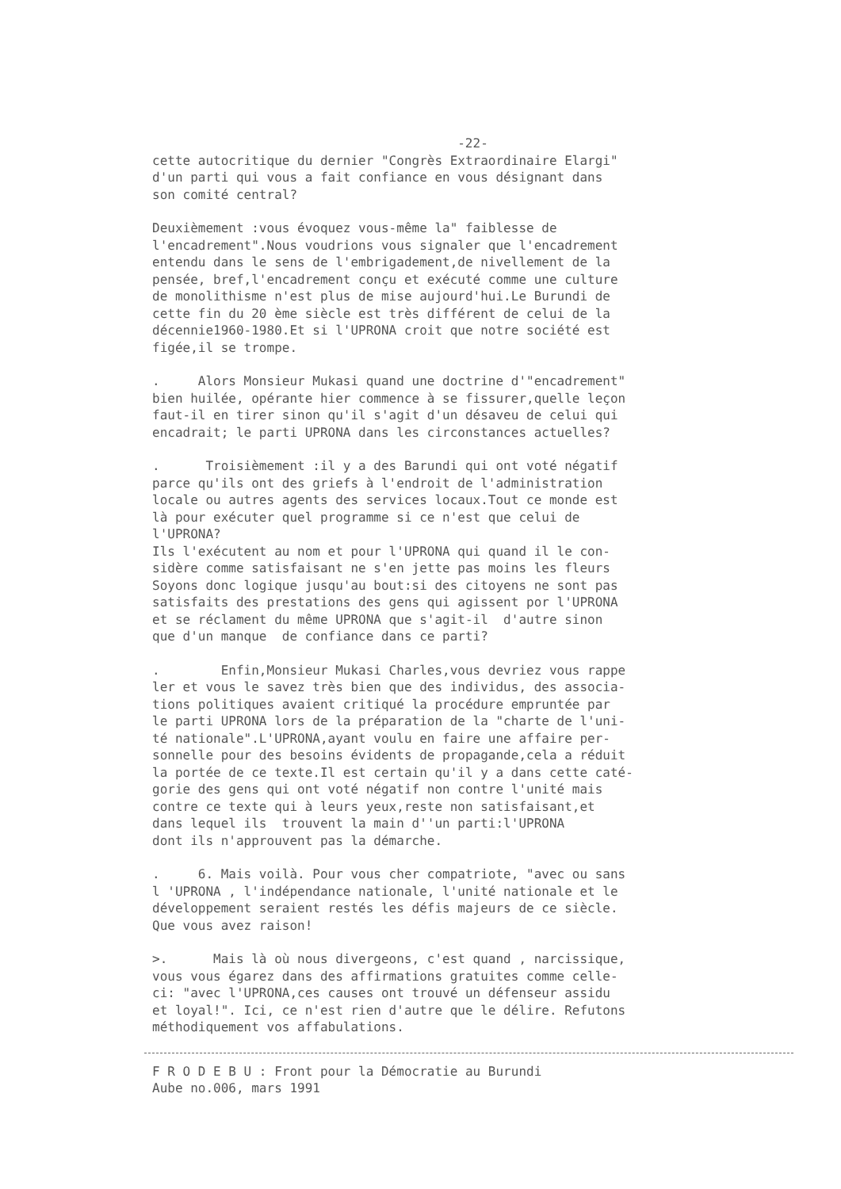-22-
cette autocritique du dernier "Congrès Extraordinaire Elargi" d'un parti qui vous a fait confiance en vous désignant dans son comité central?
Deuxièmement :vous évoquez vous-même la" faiblesse de l'encadrement".Nous voudrions vous signaler que l'encadrement entendu dans le sens de l'embrigadement,de nivellement de la pensée, bref,l'encadrement conçu et exécuté comme une culture de monolithisme n'est plus de mise aujourd'hui.Le Burundi de cette fin du 20 ème siècle est très différent de celui de la décennie1960-1980.Et si l'UPRONA croit que notre société est figée,il se trompe.
. Alors Monsieur Mukasi quand une doctrine d'"encadrement" bien huilée, opérante hier commence à se fissurer,quelle leçon faut-il en tirer sinon qu'il s'agit d'un désaveu de celui qui encadrait; le parti UPRONA dans les circonstances actuelles?
. Troisièmement :il y a des Barundi qui ont voté négatif parce qu'ils ont des griefs à l'endroit de l'administration locale ou autres agents des services locaux.Tout ce monde est là pour exécuter quel programme si ce n'est que celui de l'UPRONA? Ils l'exécutent au nom et pour l'UPRONA qui quand il le con- sidère comme satisfaisant ne s'en jette pas moins les fleurs Soyons donc logique jusqu'au bout:si des citoyens ne sont pas satisfaits des prestations des gens qui agissent por l'UPRONA et se réclament du même UPRONA que s'agit-il d'autre sinon que d'un manque de confiance dans ce parti?
. Enfin,Monsieur Mukasi Charles,vous devriez vous rappe ler et vous le savez très bien que des individus, des associa- tions politiques avaient critiqué la procédure empruntée par le parti UPRONA lors de la préparation de la "charte de l'uni- té nationale".L'UPRONA,ayant voulu en faire une affaire per- sonnelle pour des besoins évidents de propagande,cela a réduit la portée de ce texte.Il est certain qu'il y a dans cette caté- gorie des gens qui ont voté négatif non contre l'unité mais contre ce texte qui à leurs yeux,reste non satisfaisant,et dans lequel ils trouvent la main d''un parti:l'UPRONA dont ils n'approuvent pas la démarche.
. 6. Mais voilà. Pour vous cher compatriote, "avec ou sans l 'UPRONA , l'indépendance nationale, l'unité nationale et le développement seraient restés les défis majeurs de ce siècle. Que vous avez raison!
>. Mais là où nous divergeons, c'est quand , narcissique, vous vous égarez dans des affirmations gratuites comme celle- ci: "avec l'UPRONA,ces causes ont trouvé un défenseur assidu et loyal!". Ici, ce n'est rien d'autre que le délire. Refutons méthodiquement vos affabulations.
F R O D E B U : Front pour la Démocratie au Burundi Aube no.006, mars 1991